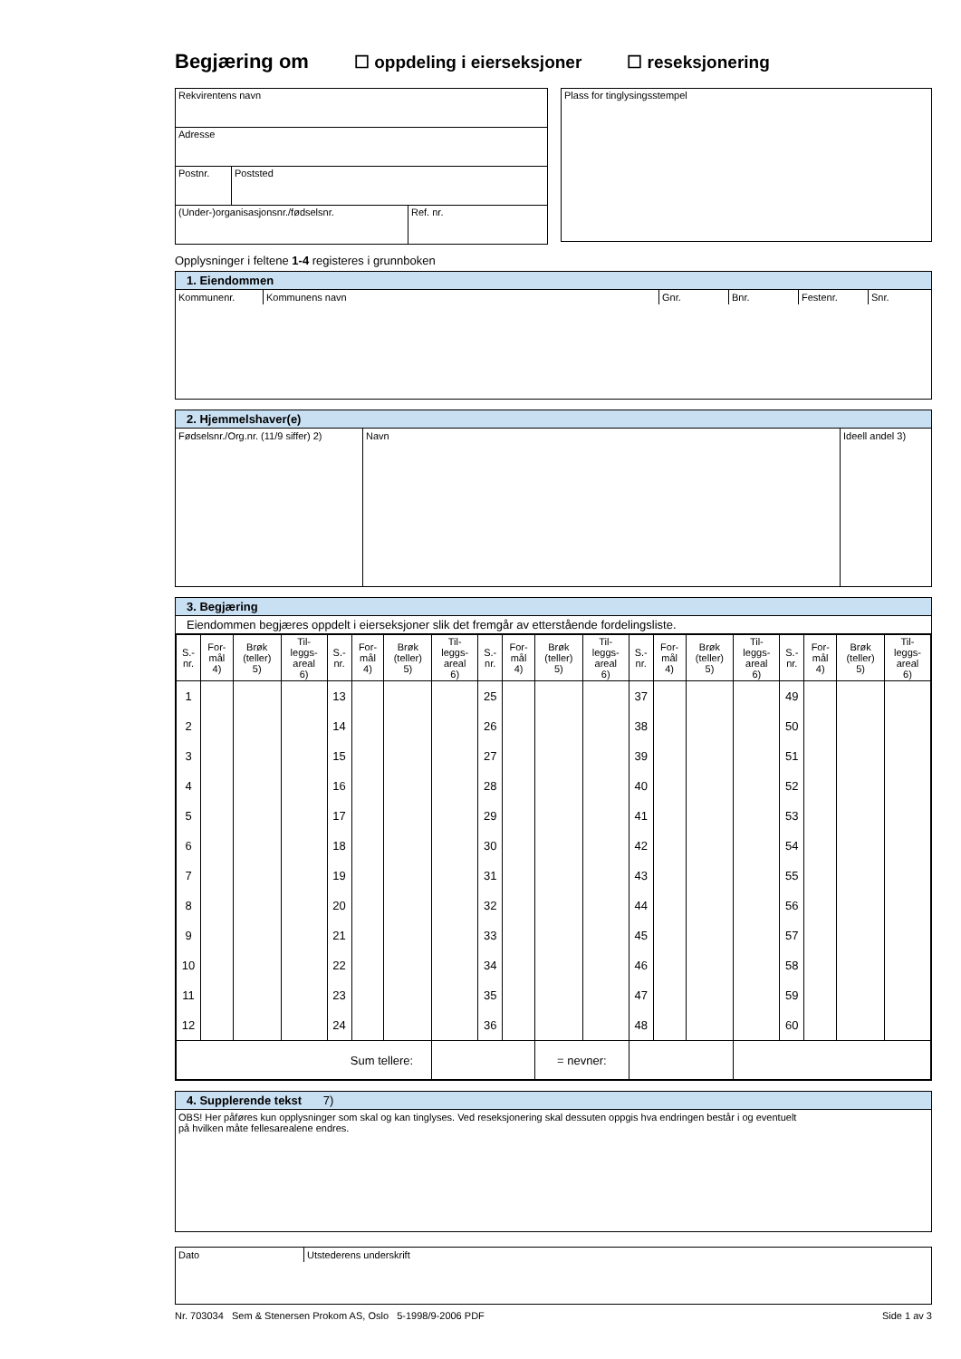Begjæring om ☐ oppdeling i eierseksjoner ☐ reseksjonering
Rekvirentens navn
Adresse
Postnr. Poststed
(Under-)organisasjonsnr./fødselsnr. Ref. nr.
Plass for tinglysingsstempel
Opplysninger i feltene 1-4 registeres i grunnboken
1. Eiendommen
Kommunenr. Kommunens navn Gnr. Bnr. Festenr. Snr.
2. Hjemmelshaver(e)
Fødselsnr./Org.nr. (11/9 siffer) 2) Navn Ideell andel 3)
3. Begjæring
Eiendommen begjæres oppdelt i eierseksjoner slik det fremgår av etterstående fordelingsliste.
| S.- nr. | For- mål 4) | Brøk (teller) 5) | Til- leggs- areal 6) | S.- nr. | For- mål 4) | Brøk (teller) 5) | Til- leggs- areal 6) | S.- nr. | For- mål 4) | Brøk (teller) 5) | Til- leggs- areal 6) | S.- nr. | For- mål 4) | Brøk (teller) 5) | Til- leggs- areal 6) | S.- nr. | For- mål 4) | Brøk (teller) 5) | Til- leggs- areal 6) |
| --- | --- | --- | --- | --- | --- | --- | --- | --- | --- | --- | --- | --- | --- | --- | --- | --- | --- | --- | --- |
| 1 | | | | 13 | | | | 25 | | | | 37 | | | | 49 | | | |
| 2 | | | | 14 | | | | 26 | | | | 38 | | | | 50 | | | |
| 3 | | | | 15 | | | | 27 | | | | 39 | | | | 51 | | | |
| 4 | | | | 16 | | | | 28 | | | | 40 | | | | 52 | | | |
| 5 | | | | 17 | | | | 29 | | | | 41 | | | | 53 | | | |
| 6 | | | | 18 | | | | 30 | | | | 42 | | | | 54 | | | |
| 7 | | | | 19 | | | | 31 | | | | 43 | | | | 55 | | | |
| 8 | | | | 20 | | | | 32 | | | | 44 | | | | 56 | | | |
| 9 | | | | 21 | | | | 33 | | | | 45 | | | | 57 | | | |
| 10 | | | | 22 | | | | 34 | | | | 46 | | | | 58 | | | |
| 11 | | | | 23 | | | | 35 | | | | 47 | | | | 59 | | | |
| 12 | | | | 24 | | | | 36 | | | | 48 | | | | 60 | | | |
| Sum tellere: | | | | | | | | | | = nevner: | | | | | | | | | |
4. Supplerende tekst 7)
OBS! Her påføres kun opplysninger som skal og kan tinglyses. Ved reseksjonering skal dessuten oppgis hva endringen består i og eventuelt
på hvilken måte fellesarealene endres.
Dato Utstederens underskrift
Nr. 703034 Sem & Stenersen Prokom AS, Oslo 5-1998/9-2006 PDF Side 1 av 3